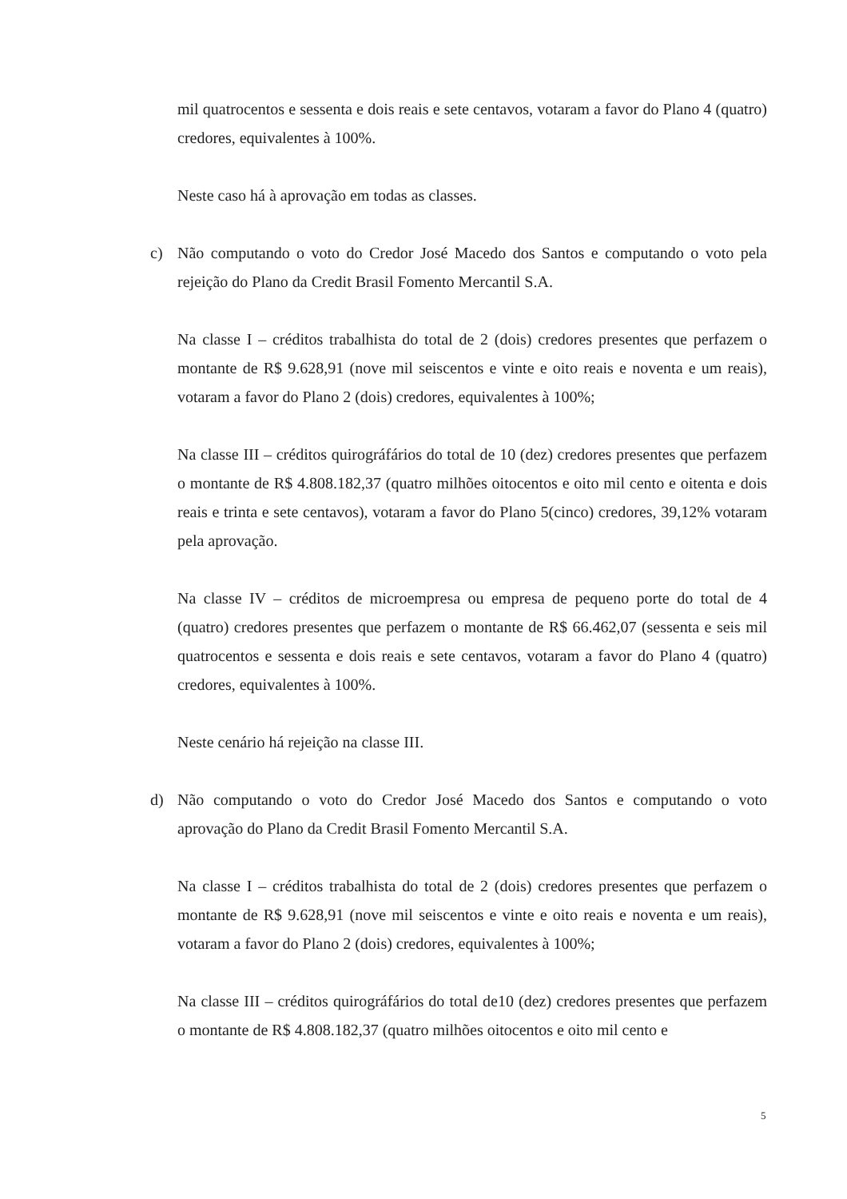mil quatrocentos e sessenta e dois reais e sete centavos, votaram a favor do Plano 4 (quatro) credores, equivalentes à 100%.
Neste caso há à aprovação em todas as classes.
c) Não computando o voto do Credor José Macedo dos Santos e computando o voto pela rejeição do Plano da Credit Brasil Fomento Mercantil S.A.
Na classe I – créditos trabalhista do total de 2 (dois) credores presentes que perfazem o montante de R$ 9.628,91 (nove mil seiscentos e vinte e oito reais e noventa e um reais), votaram a favor do Plano 2 (dois) credores, equivalentes à 100%;
Na classe III – créditos quirográfários do total de 10 (dez) credores presentes que perfazem o montante de R$ 4.808.182,37 (quatro milhões oitocentos e oito mil cento e oitenta e dois reais e trinta e sete centavos), votaram a favor do Plano 5(cinco) credores, 39,12% votaram pela aprovação.
Na classe IV – créditos de microempresa ou empresa de pequeno porte do total de 4 (quatro) credores presentes que perfazem o montante de R$ 66.462,07 (sessenta e seis mil quatrocentos e sessenta e dois reais e sete centavos, votaram a favor do Plano 4 (quatro) credores, equivalentes à 100%.
Neste cenário há rejeição na classe III.
d) Não computando o voto do Credor José Macedo dos Santos e computando o voto aprovação do Plano da Credit Brasil Fomento Mercantil S.A.
Na classe I – créditos trabalhista do total de 2 (dois) credores presentes que perfazem o montante de R$ 9.628,91 (nove mil seiscentos e vinte e oito reais e noventa e um reais), votaram a favor do Plano 2 (dois) credores, equivalentes à 100%;
Na classe III – créditos quirográfários do total de10 (dez) credores presentes que perfazem o montante de R$ 4.808.182,37 (quatro milhões oitocentos e oito mil cento e
5